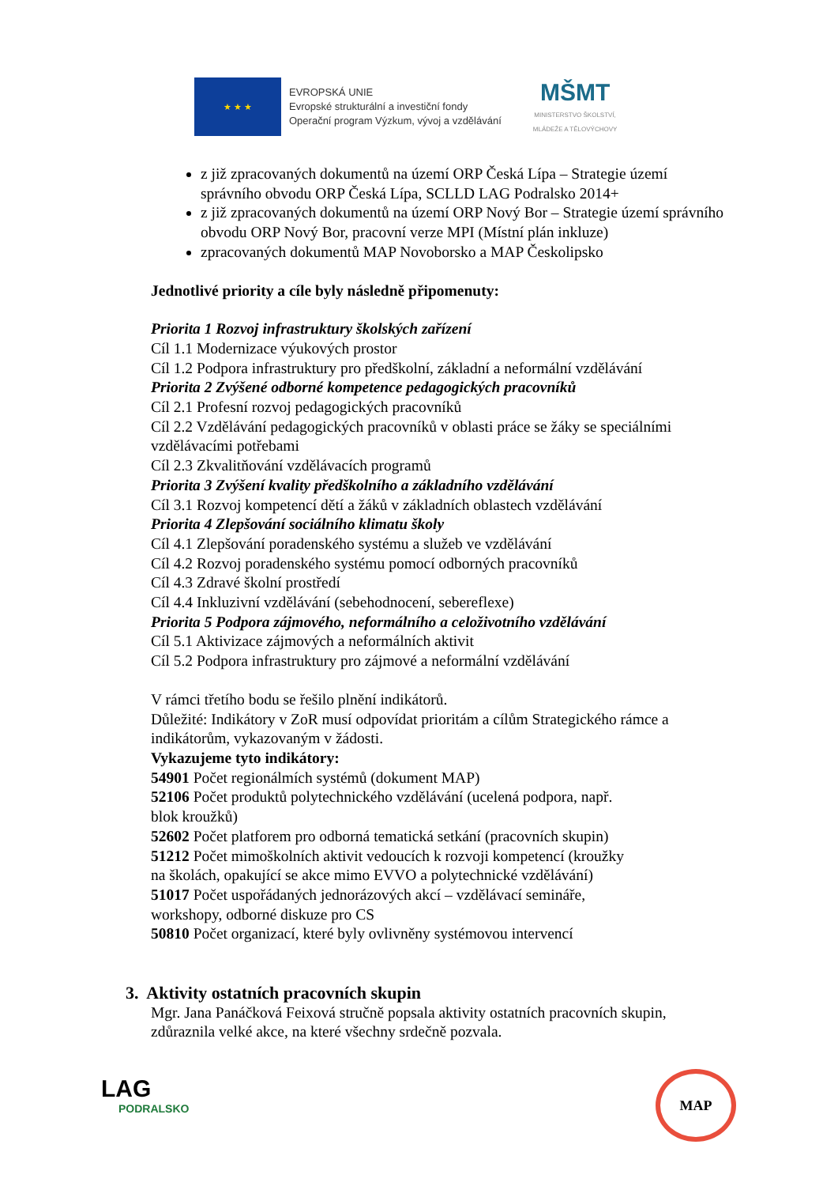★ ★ ★
EVROPSKÁ UNIE
Evropské strukturální a investiční fondy
Operační program Výzkum, vývoj a vzdělávání
MŠMT
MINISTERSTVO ŠKOLSTVÍ,
MLÁDEŽE A TĚLOVÝCHOVY
z již zpracovaných dokumentů na území ORP Česká Lípa – Strategie území správního obvodu ORP Česká Lípa, SCLLD LAG Podralsko 2014+
z již zpracovaných dokumentů na území ORP Nový Bor – Strategie území správního obvodu ORP Nový Bor, pracovní verze MPI (Místní plán inkluze)
zpracovaných dokumentů MAP Novoborsko a MAP Českolipsko
Jednotlivé priority a cíle byly následně připomenuty:
Priorita 1 Rozvoj infrastruktury školských zařízení
Cíl 1.1 Modernizace výukových prostor
Cíl 1.2 Podpora infrastruktury pro předškolní, základní a neformální vzdělávání
Priorita 2 Zvýšené odborné kompetence pedagogických pracovníků
Cíl 2.1 Profesní rozvoj pedagogických pracovníků
Cíl 2.2 Vzdělávání pedagogických pracovníků v oblasti práce se žáky se speciálními vzdělávacími potřebami
Cíl 2.3 Zkvalitňování vzdělávacích programů
Priorita 3 Zvýšení kvality předškolního a základního vzdělávání
Cíl 3.1 Rozvoj kompetencí dětí a žáků v základních oblastech vzdělávání
Priorita 4 Zlepšování sociálního klimatu školy
Cíl 4.1 Zlepšování poradenského systému a služeb ve vzdělávání
Cíl 4.2 Rozvoj poradenského systému pomocí odborných pracovníků
Cíl 4.3 Zdravé školní prostředí
Cíl 4.4 Inkluzivní vzdělávání (sebehodnocení, sebereflexe)
Priorita 5 Podpora zájmového, neformálního a celoživotního vzdělávání
Cíl 5.1 Aktivizace zájmových a neformálních aktivit
Cíl 5.2 Podpora infrastruktury pro zájmové a neformální vzdělávání
V rámci třetího bodu se řešilo plnění indikátorů.
Důležité: Indikátory v ZoR musí odpovídat prioritám a cílům Strategického rámce a indikátorům, vykazovaným v žádosti.
Vykazujeme tyto indikátory:
54901 Počet regionálmích systémů (dokument MAP)
52106 Počet produktů polytechnického vzdělávání (ucelená podpora, např.
blok kroužků)
52602 Počet platforem pro odborná tematická setkání (pracovních skupin)
51212 Počet mimoškolních aktivit vedoucích k rozvoji kompetencí (kroužky
na školách, opakující se akce mimo EVVO a polytechnické vzdělávání)
51017 Počet uspořádaných jednorázových akcí – vzdělávací semináře,
workshopy, odborné diskuze pro CS
50810 Počet organizací, které byly ovlivněny systémovou intervencí
3. Aktivity ostatních pracovních skupin
Mgr. Jana Panáčková Feixová stručně popsala aktivity ostatních pracovních skupin, zdůraznila velké akce, na které všechny srdečně pozvala.
LAG
PODRALSKO
MAP